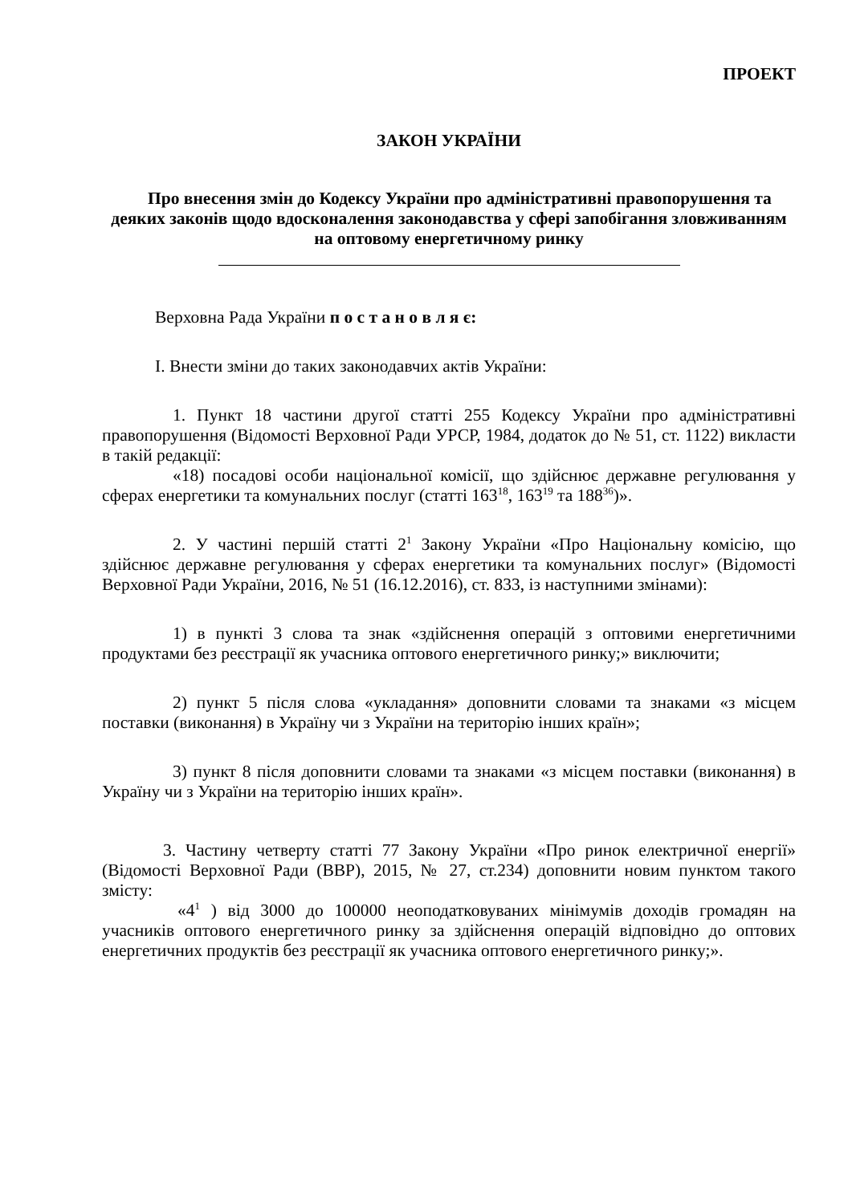ПРОЕКТ
ЗАКОН УКРАЇНИ
Про внесення змін до Кодексу України про адміністративні правопорушення та деяких законів щодо вдосконалення законодавства у сфері запобігання зловживанням на оптовому енергетичному ринку
Верховна Рада України п о с т а н о в л я є:
I. Внести зміни до таких законодавчих актів України:
1. Пункт 18 частини другої статті 255 Кодексу України про адміністративні правопорушення (Відомості Верховної Ради УРСР, 1984, додаток до № 51, ст. 1122) викласти в такій редакції:
«18) посадові особи національної комісії, що здійснює державне регулювання у сферах енергетики та комунальних послуг (статті 163<sup>18</sup>, 163<sup>19</sup> та 188<sup>36</sup>)».
2. У частині першій статті 2<sup>1</sup> Закону України «Про Національну комісію, що здійснює державне регулювання у сферах енергетики та комунальних послуг» (Відомості Верховної Ради України, 2016, № 51 (16.12.2016), ст. 833, із наступними змінами):
1) в пункті 3 слова та знак «здійснення операцій з оптовими енергетичними продуктами без реєстрації як учасника оптового енергетичного ринку;» виключити;
2) пункт 5 після слова «укладання» доповнити словами та знаками «з місцем поставки (виконання) в Україну чи з України на територію інших країн»;
3) пункт 8 після доповнити словами та знаками «з місцем поставки (виконання) в Україну чи з України на територію інших країн».
3. Частину четверту статті 77 Закону України «Про ринок електричної енергії» (Відомості Верховної Ради (ВВР), 2015, № 27, ст.234) доповнити новим пунктом такого змісту:
«4<sup>1</sup> ) від 3000 до 100000 неоподатковуваних мінімумів доходів громадян на учасників оптового енергетичного ринку за здійснення операцій відповідно до оптових енергетичних продуктів без реєстрації як учасника оптового енергетичного ринку;».